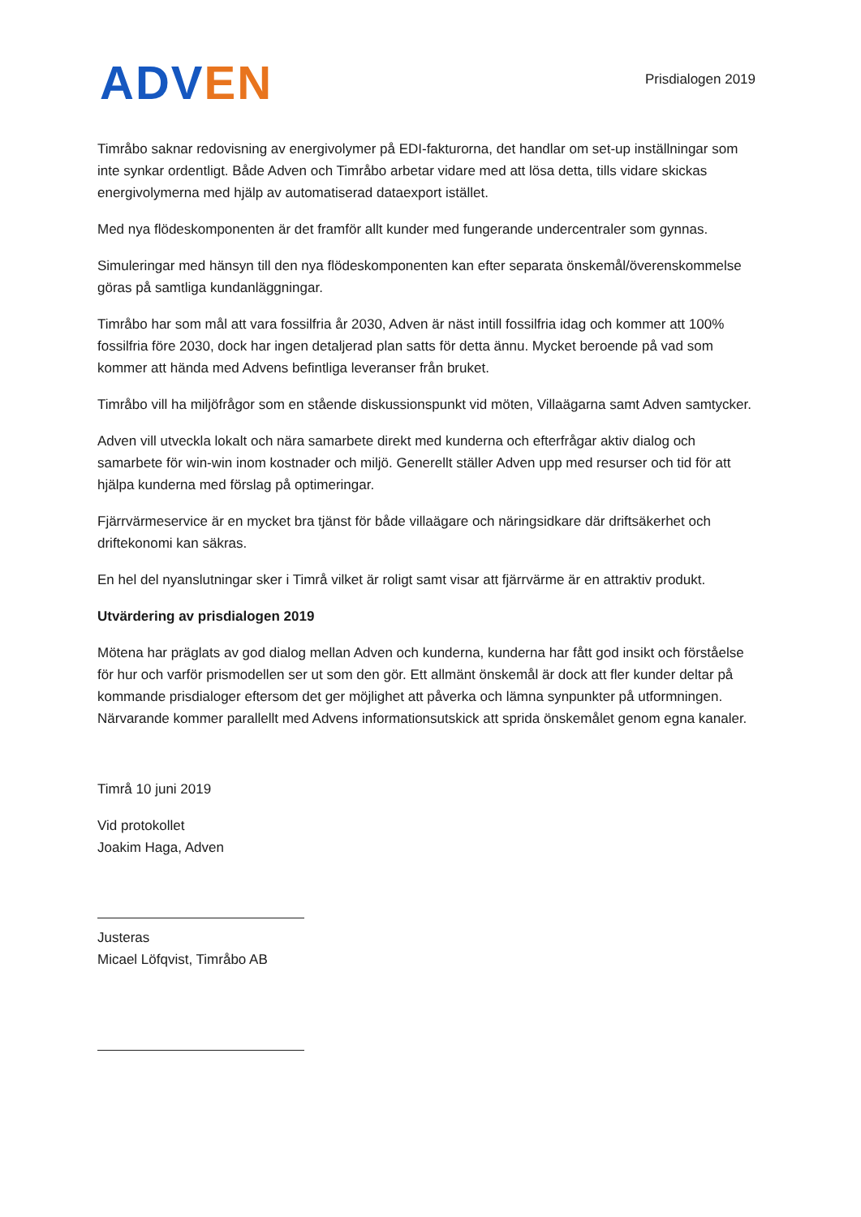ADV EN
Prisdialogen 2019
Timråbo saknar redovisning av energivolymer på EDI-fakturorna, det handlar om set-up inställningar som inte synkar ordentligt. Både Adven och Timråbo arbetar vidare med att lösa detta, tills vidare skickas energivolymerna med hjälp av automatiserad dataexport istället.
Med nya flödeskomponenten är det framför allt kunder med fungerande undercentraler som gynnas.
Simuleringar med hänsyn till den nya flödeskomponenten kan efter separata önskemål/överenskommelse göras på samtliga kundanläggningar.
Timråbo har som mål att vara fossilfria år 2030, Adven är näst intill fossilfria idag och kommer att 100% fossilfria före 2030, dock har ingen detaljerad plan satts för detta ännu. Mycket beroende på vad som kommer att hända med Advens befintliga leveranser från bruket.
Timråbo vill ha miljöfrågor som en stående diskussionspunkt vid möten, Villaägarna samt Adven samtycker.
Adven vill utveckla lokalt och nära samarbete direkt med kunderna och efterfrågar aktiv dialog och samarbete för win-win inom kostnader och miljö. Generellt ställer Adven upp med resurser och tid för att hjälpa kunderna med förslag på optimeringar.
Fjärrvärmeservice är en mycket bra tjänst för både villaägare och näringsidkare där driftsäkerhet och driftekonomi kan säkras.
En hel del nyanslutningar sker i Timrå vilket är roligt samt visar att fjärrvärme är en attraktiv produkt.
Utvärdering av prisdialogen 2019
Mötena har präglats av god dialog mellan Adven och kunderna, kunderna har fått god insikt och förståelse för hur och varför prismodellen ser ut som den gör. Ett allmänt önskemål är dock att fler kunder deltar på kommande prisdialoger eftersom det ger möjlighet att påverka och lämna synpunkter på utformningen. Närvarande kommer parallellt med Advens informationsutskick att sprida önskemålet genom egna kanaler.
Timrå 10 juni 2019
Vid protokollet
Joakim Haga, Adven
Justeras
Micael Löfqvist, Timråbo AB